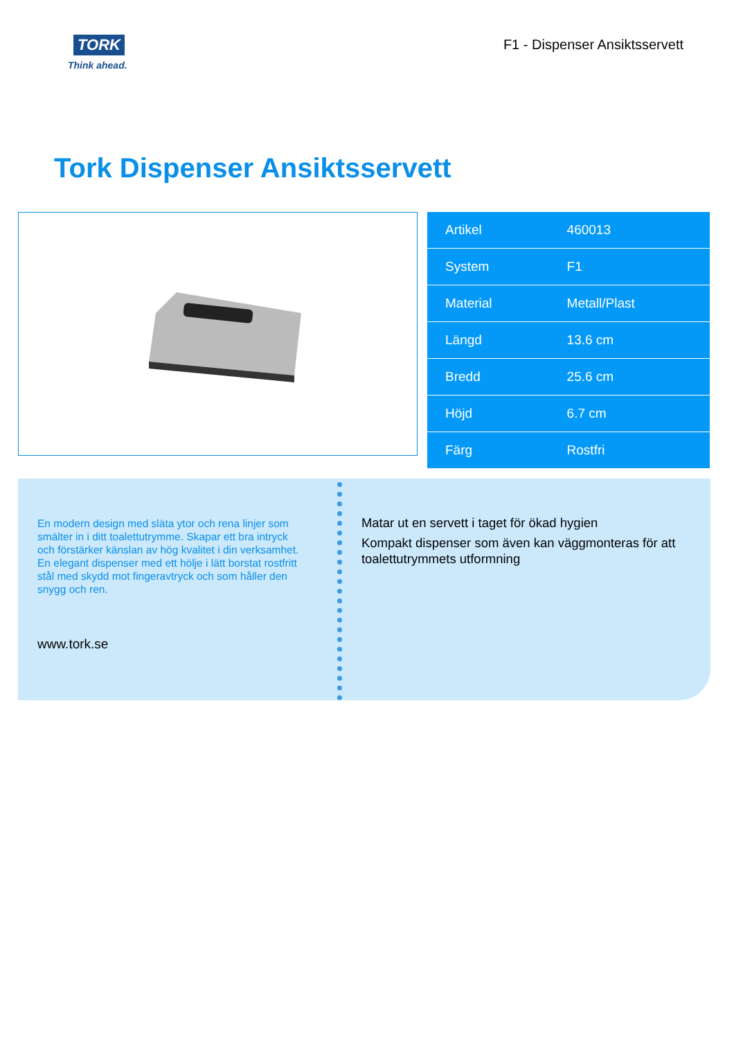TORK
Think ahead.
F1 - Dispenser Ansiktsservett
Tork Dispenser Ansiktsservett
| Artikel | 460013 |
| System | F1 |
| Material | Metall/Plast |
| Längd | 13.6 cm |
| Bredd | 25.6 cm |
| Höjd | 6.7 cm |
| Färg | Rostfri |
En modern design med släta ytor och rena linjer som smälter in i ditt toalettutrymme. Skapar ett bra intryck och förstärker känslan av hög kvalitet i din verksamhet. En elegant dispenser med ett hölje i lätt borstat rostfritt stål med skydd mot fingeravtryck och som håller den snygg och ren.
www.tork.se
Matar ut en servett i taget för ökad hygien
Kompakt dispenser som även kan väggmonteras för att toalettutrymmets utformning